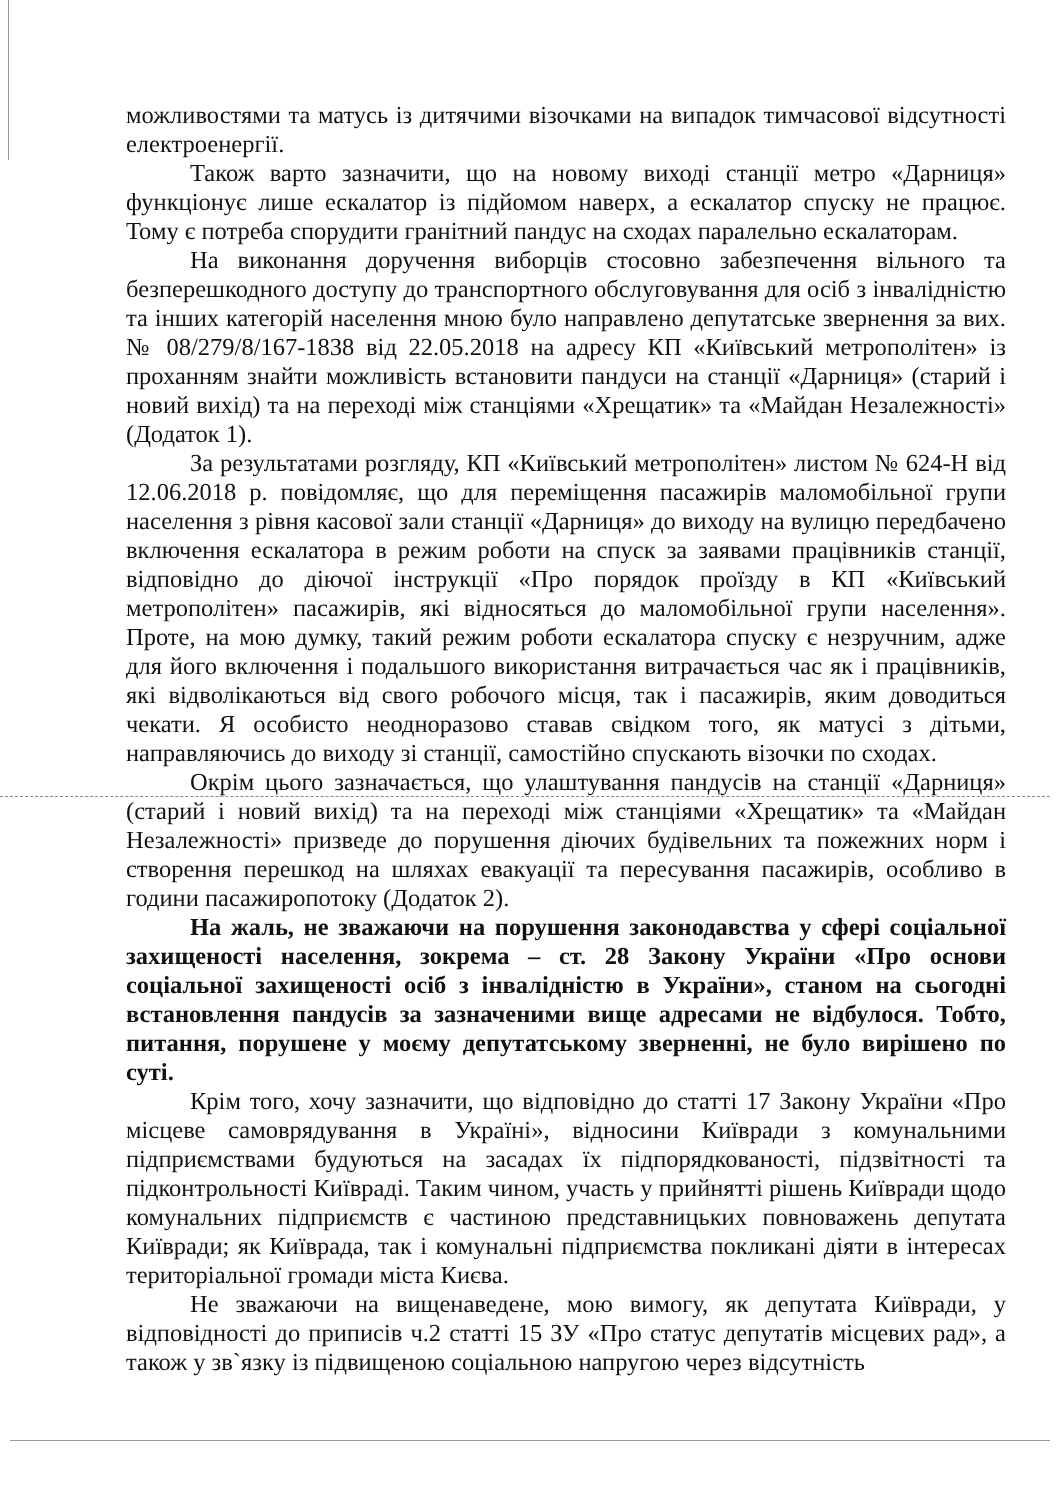можливостями та матусь із дитячими візочками на випадок тимчасової відсутності електроенергії.
Також варто зазначити, що на новому виході станції метро «Дарниця» функціонує лише ескалатор із підйомом наверх, а ескалатор спуску не працює. Тому є потреба спорудити гранітний пандус на сходах паралельно ескалаторам.
На виконання доручення виборців стосовно забезпечення вільного та безперешкодного доступу до транспортного обслуговування для осіб з інвалідністю та інших категорій населення мною було направлено депутатське звернення за вих. № 08/279/8/167-1838 від 22.05.2018 на адресу КП «Київський метрополітен» із проханням знайти можливість встановити пандуси на станції «Дарниця» (старий і новий вихід) та на переході між станціями «Хрещатик» та «Майдан Незалежності» (Додаток 1).
За результатами розгляду, КП «Київський метрополітен» листом № 624-Н від 12.06.2018 р. повідомляє, що для переміщення пасажирів маломобільної групи населення з рівня касової зали станції «Дарниця» до виходу на вулицю передбачено включення ескалатора в режим роботи на спуск за заявами працівників станції, відповідно до діючої інструкції «Про порядок проїзду в КП «Київський метрополітен» пасажирів, які відносяться до маломобільної групи населення». Проте, на мою думку, такий режим роботи ескалатора спуску є незручним, адже для його включення і подальшого використання витрачається час як і працівників, які відволікаються від свого робочого місця, так і пасажирів, яким доводиться чекати. Я особисто неодноразово ставав свідком того, як матусі з дітьми, направляючись до виходу зі станції, самостійно спускають візочки по сходах.
Окрім цього зазначається, що улаштування пандусів на станції «Дарниця» (старий і новий вихід) та на переході між станціями «Хрещатик» та «Майдан Незалежності» призведе до порушення діючих будівельних та пожежних норм і створення перешкод на шляхах евакуації та пересування пасажирів, особливо в години пасажиропотоку (Додаток 2).
На жаль, не зважаючи на порушення законодавства у сфері соціальної захищеності населення, зокрема – ст. 28 Закону України «Про основи соціальної захищеності осіб з інвалідністю в України», станом на сьогодні встановлення пандусів за зазначеними вище адресами не відбулося. Тобто, питання, порушене у моєму депутатському зверненні, не було вирішено по суті.
Крім того, хочу зазначити, що відповідно до статті 17 Закону України «Про місцеве самоврядування в Україні», відносини Київради з комунальними підприємствами будуються на засадах їх підпорядкованості, підзвітності та підконтрольності Київраді. Таким чином, участь у прийнятті рішень Київради щодо комунальних підприємств є частиною представницьких повноважень депутата Київради; як Київрада, так і комунальні підприємства покликані діяти в інтересах територіальної громади міста Києва.
Не зважаючи на вищенаведене, мою вимогу, як депутата Київради, у відповідності до приписів ч.2 статті 15 ЗУ «Про статус депутатів місцевих рад», а також у зв`язку із підвищеною соціальною напругою через відсутність